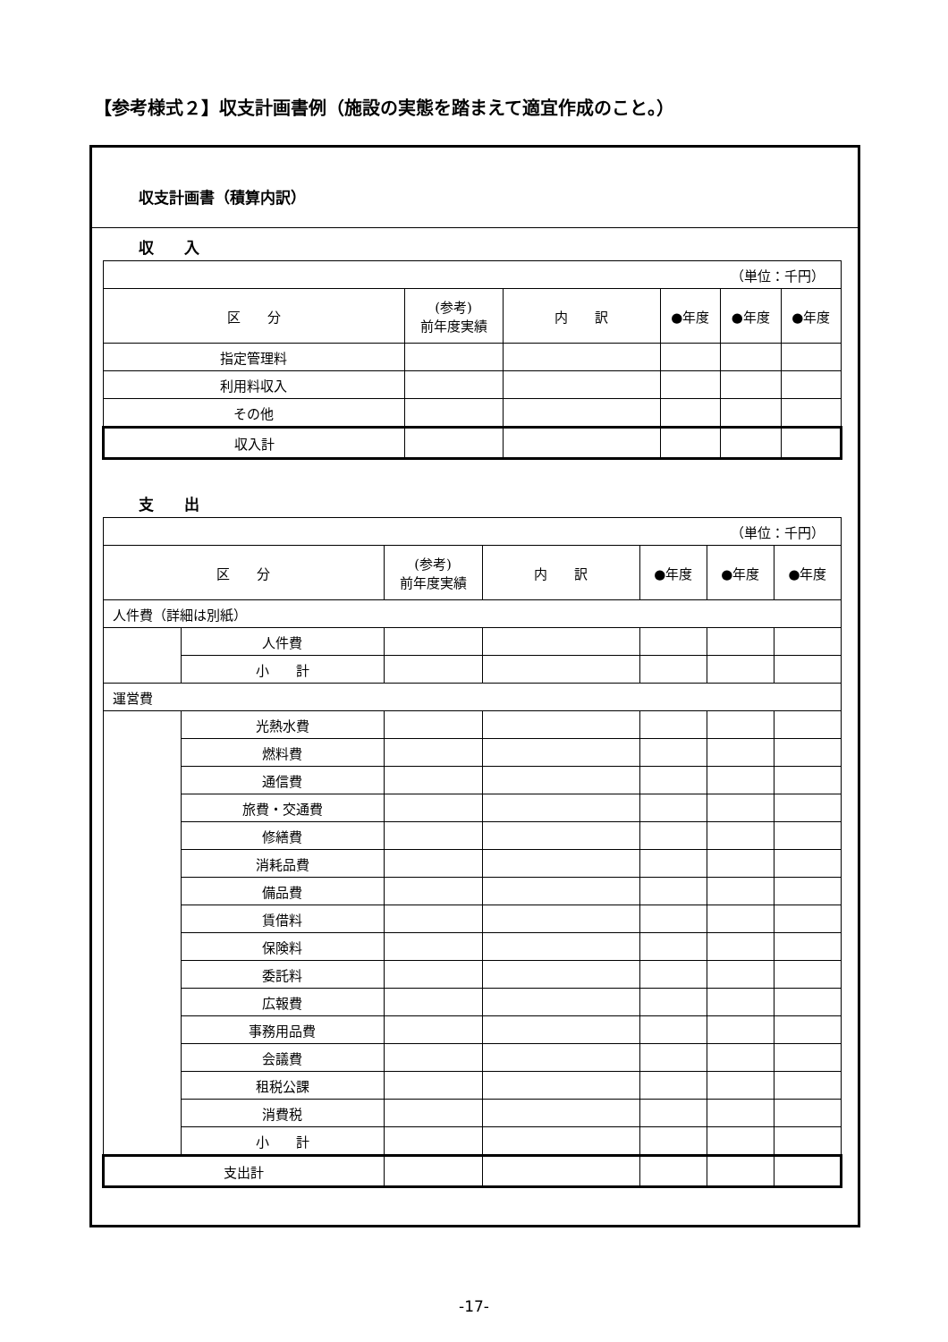【参考様式２】収支計画書例（施設の実態を踏まえて適宜作成のこと。）
収支計画書（積算内訳）
収　　入
| （単位：千円） | | | | | |
| 区 分 | (参考) 前年度実績 | 内 訳 | ●年度 | ●年度 | ●年度 |
| 指定管理料 | | | | | |
| 利用料収入 | | | | | |
| その他 | | | | | |
| 収入計 | | | | | |
支　　出
| （単位：千円） | | | | | | |
| 区 分 | | (参考) 前年度実績 | 内 訳 | ●年度 | ●年度 | ●年度 |
| 人件費（詳細は別紙） | | | | | | |
| | 人件費 | | | | | |
| | 小 計 | | | | | |
| 運営費 | | | | | | |
| | 光熱水費 | | | | | |
| | 燃料費 | | | | | |
| | 通信費 | | | | | |
| | 旅費・交通費 | | | | | |
| | 修繕費 | | | | | |
| | 消耗品費 | | | | | |
| | 備品費 | | | | | |
| | 賃借料 | | | | | |
| | 保険料 | | | | | |
| | 委託料 | | | | | |
| | 広報費 | | | | | |
| | 事務用品費 | | | | | |
| | 会議費 | | | | | |
| | 租税公課 | | | | | |
| | 消費税 | | | | | |
| | 小 計 | | | | | |
| 支出計 | | | | | | |
-17-